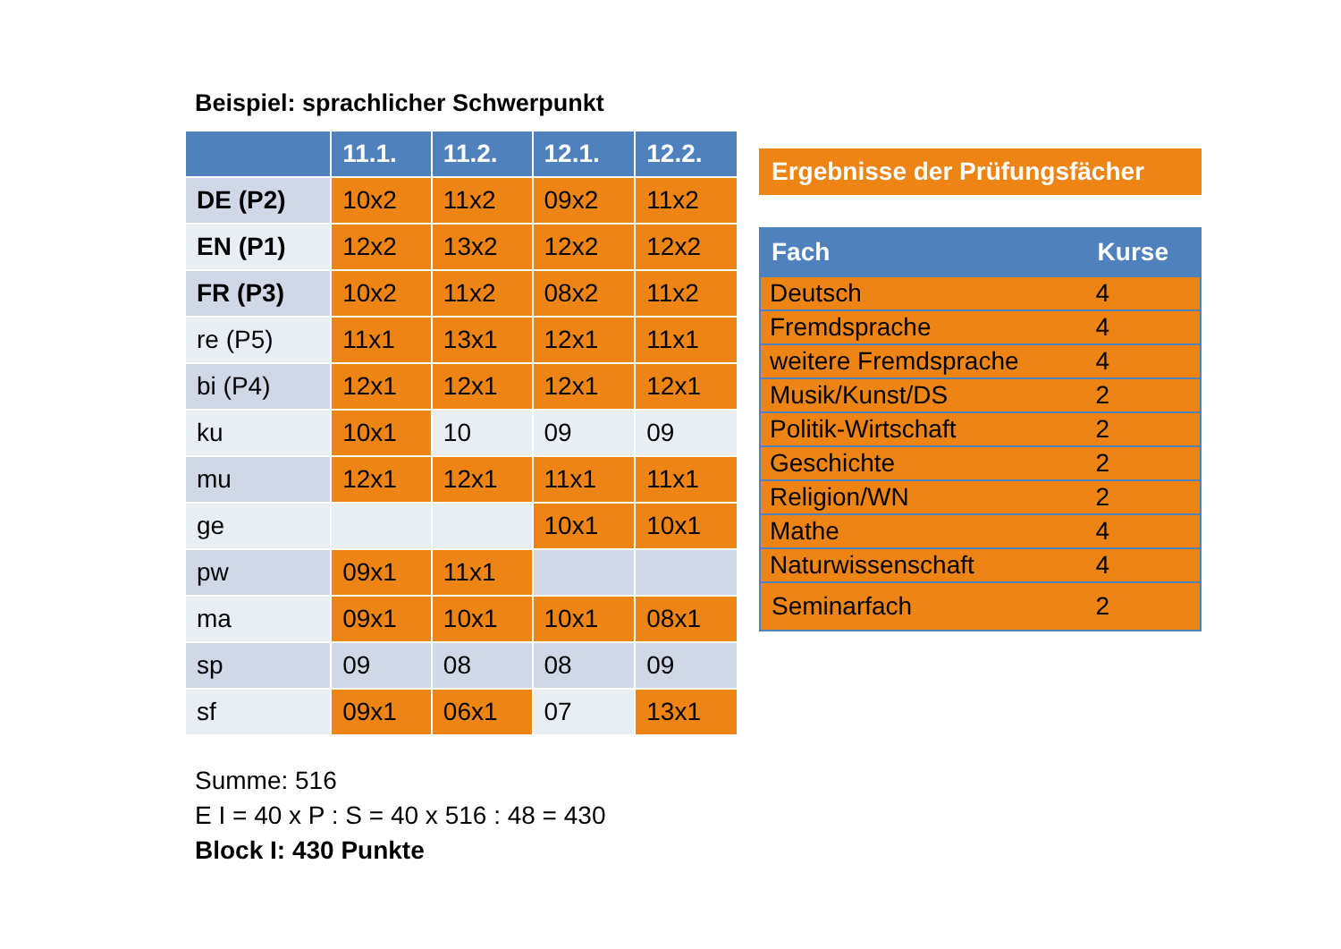Beispiel: sprachlicher Schwerpunkt
| | 11.1. | 11.2. | 12.1. | 12.2. |
| --- | --- | --- | --- | --- |
| DE (P2) | 10x2 | 11x2 | 09x2 | 11x2 |
| EN (P1) | 12x2 | 13x2 | 12x2 | 12x2 |
| FR (P3) | 10x2 | 11x2 | 08x2 | 11x2 |
| re (P5) | 11x1 | 13x1 | 12x1 | 11x1 |
| bi (P4) | 12x1 | 12x1 | 12x1 | 12x1 |
| ku | 10x1 | 10 | 09 | 09 |
| mu | 12x1 | 12x1 | 11x1 | 11x1 |
| ge | | | 10x1 | 10x1 |
| pw | 09x1 | 11x1 | | |
| ma | 09x1 | 10x1 | 10x1 | 08x1 |
| sp | 09 | 08 | 08 | 09 |
| sf | 09x1 | 06x1 | 07 | 13x1 |
Summe: 516
E I = 40 x P : S = 40 x 516 : 48 = 430
Block I: 430 Punkte
Ergebnisse der Prüfungsfächer
| Fach | Kurse |
| --- | --- |
| Deutsch | 4 |
| Fremdsprache | 4 |
| weitere Fremdsprache | 4 |
| Musik/Kunst/DS | 2 |
| Politik-Wirtschaft | 2 |
| Geschichte | 2 |
| Religion/WN | 2 |
| Mathe | 4 |
| Naturwissenschaft | 4 |
| Seminarfach | 2 |